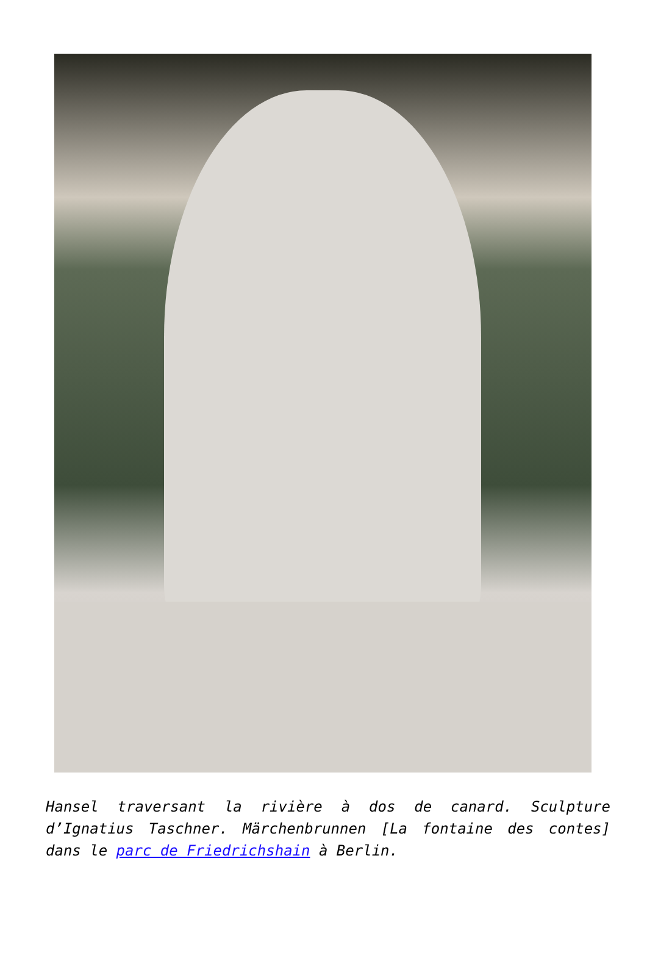Hansel traversant la rivière à dos de canard. Sculpture d’Ignatius Taschner. Märchenbrunnen [La fontaine des contes] dans le parc de Friedrichshain à Berlin.